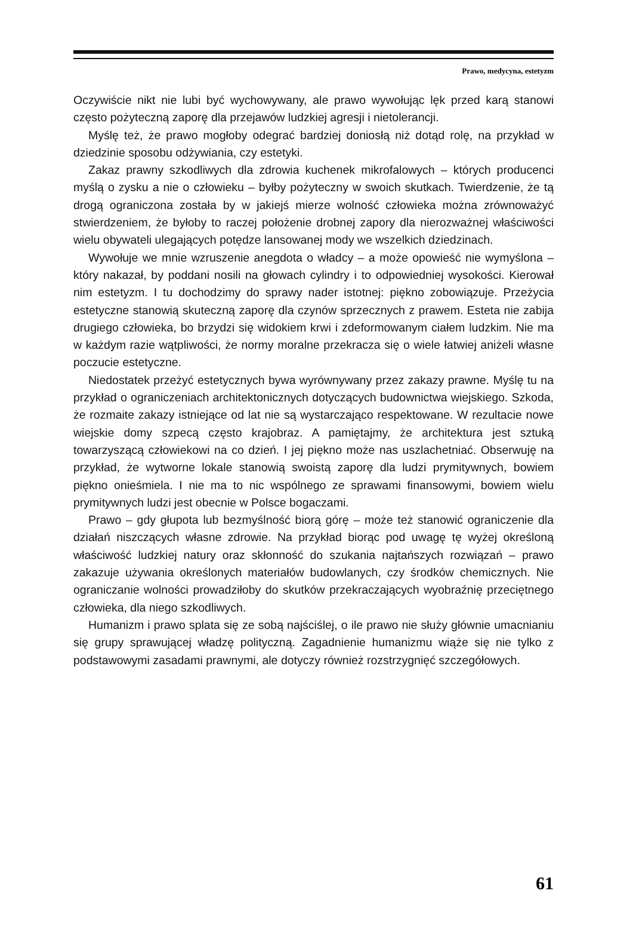Prawo, medycyna, estetyzm
Oczywiście nikt nie lubi być wychowywany, ale prawo wywołując lęk przed karą stanowi często pożyteczną zaporę dla przejawów ludzkiej agresji i nietolerancji.
Myślę też, że prawo mogłoby odegrać bardziej doniosłą niż dotąd rolę, na przykład w dziedzinie sposobu odżywiania, czy estetyki.
Zakaz prawny szkodliwych dla zdrowia kuchenek mikrofalowych – których producenci myślą o zysku a nie o człowieku – byłby pożyteczny w swoich skutkach. Twierdzenie, że tą drogą ograniczona została by w jakiejś mierze wolność człowieka można zrównoważyć stwierdzeniem, że byłoby to raczej położenie drobnej zapory dla nierozważnej właściwości wielu obywateli ulegających potędze lansowanej mody we wszelkich dziedzinach.
Wywołuje we mnie wzruszenie anegdota o władcy – a może opowieść nie wymyślona – który nakazał, by poddani nosili na głowach cylindry i to odpowiedniej wysokości. Kierował nim estetyzm. I tu dochodzimy do sprawy nader istotnej: piękno zobowiązuje. Przeżycia estetyczne stanowią skuteczną zaporę dla czynów sprzecznych z prawem. Esteta nie zabija drugiego człowieka, bo brzydzi się widokiem krwi i zdeformowanym ciałem ludzkim. Nie ma w każdym razie wątpliwości, że normy moralne przekracza się o wiele łatwiej aniżeli własne poczucie estetyczne.
Niedostatek przeżyć estetycznych bywa wyrównywany przez zakazy prawne. Myślę tu na przykład o ograniczeniach architektonicznych dotyczących budownictwa wiejskiego. Szkoda, że rozmaite zakazy istniejące od lat nie są wystarczająco respektowane. W rezultacie nowe wiejskie domy szpecą często krajobraz. A pamiętajmy, że architektura jest sztuką towarzyszącą człowiekowi na co dzień. I jej piękno może nas uszlachetniać. Obserwuję na przykład, że wytworne lokale stanowią swoistą zaporę dla ludzi prymitywnych, bowiem piękno onieśmiela. I nie ma to nic wspólnego ze sprawami finansowymi, bowiem wielu prymitywnych ludzi jest obecnie w Polsce bogaczami.
Prawo – gdy głupota lub bezmyślność biorą górę – może też stanowić ograniczenie dla działań niszczących własne zdrowie. Na przykład biorąc pod uwagę tę wyżej określoną właściwość ludzkiej natury oraz skłonność do szukania najtańszych rozwiązań – prawo zakazuje używania określonych materiałów budowlanych, czy środków chemicznych. Nie ograniczanie wolności prowadziłoby do skutków przekraczających wyobraźnię przeciętnego człowieka, dla niego szkodliwych.
Humanizm i prawo splata się ze sobą najściślej, o ile prawo nie służy głównie umacnianiu się grupy sprawującej władzę polityczną. Zagadnienie humanizmu wiąże się nie tylko z podstawowymi zasadami prawnymi, ale dotyczy również rozstrzygnięć szczegółowych.
61